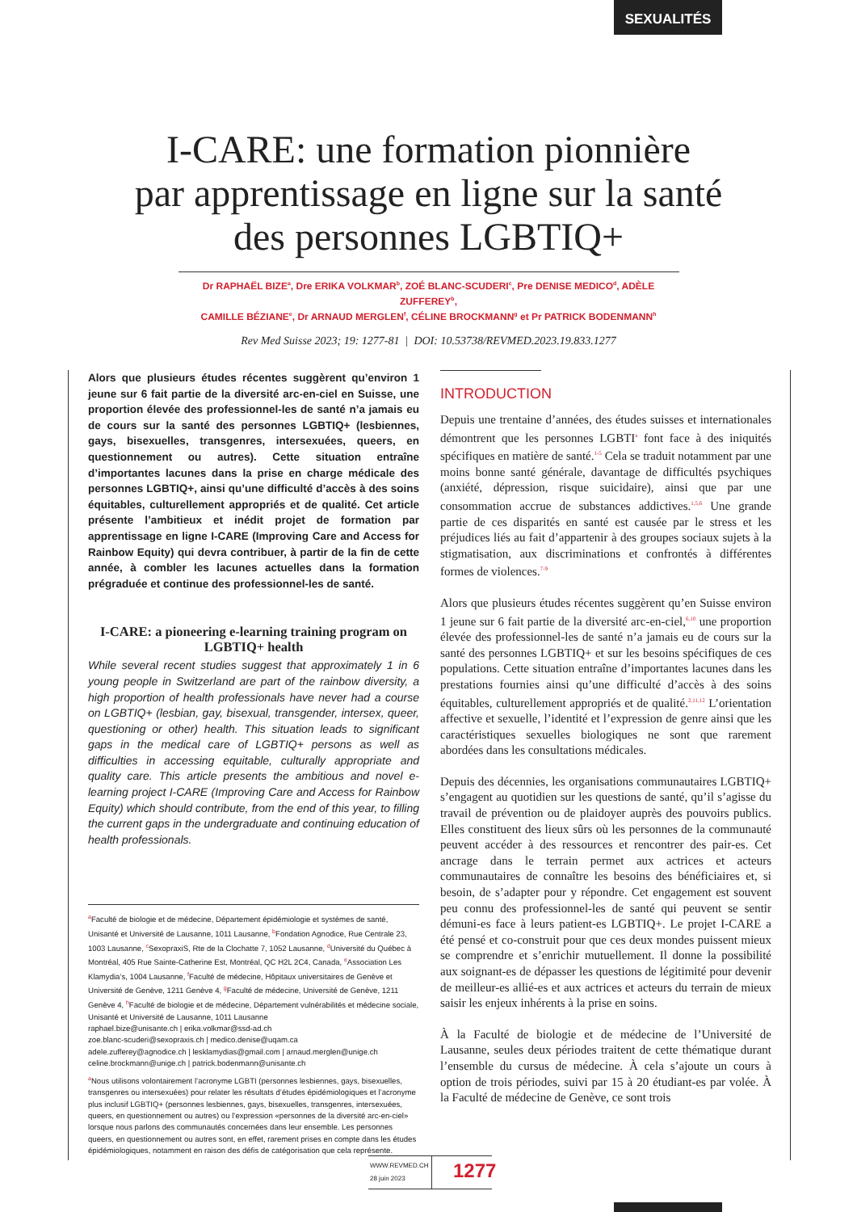SEXUALITÉS
I-CARE: une formation pionnière
par apprentissage en ligne sur la santé
des personnes LGBTIQ+
Dr RAPHAËL BIZE<sup>a</sup>, Dre ERIKA VOLKMAR<sup>b</sup>, ZOÉ BLANC-SCUDERI<sup>c</sup>, Pre DENISE MEDICO<sup>d</sup>, ADÈLE ZUFFEREY<sup>b</sup>,
CAMILLE BÉZIANE<sup>e</sup>, Dr ARNAUD MERGLEN<sup>f</sup>, CÉLINE BROCKMANN<sup>g</sup> et Pr PATRICK BODENMANN<sup>h</sup>
Rev Med Suisse 2023; 19: 1277-81 | DOI: 10.53738/REVMED.2023.19.833.1277
Alors que plusieurs études récentes suggèrent qu’environ 1 jeune sur 6 fait partie de la diversité arc-en-ciel en Suisse, une proportion élevée des professionnel-les de santé n’a jamais eu de cours sur la santé des personnes LGBTIQ+ (lesbiennes, gays, bisexuelles, transgenres, intersexuées, queers, en questionnement ou autres). Cette situation entraîne d’importantes lacunes dans la prise en charge médicale des personnes LGBTIQ+, ainsi qu’une difficulté d’accès à des soins équitables, culturellement appropriés et de qualité. Cet article présente l’ambitieux et inédit projet de formation par apprentissage en ligne I-CARE (Improving Care and Access for Rainbow Equity) qui devra contribuer, à partir de la fin de cette année, à combler les lacunes actuelles dans la formation prégraduée et continue des professionnel-les de santé.
I-CARE: a pioneering e-learning training program on LGBTIQ+ health
While several recent studies suggest that approximately 1 in 6 young people in Switzerland are part of the rainbow diversity, a high proportion of health professionals have never had a course on LGBTIQ+ (lesbian, gay, bisexual, transgender, intersex, queer, questioning or other) health. This situation leads to significant gaps in the medical care of LGBTIQ+ persons as well as difficulties in accessing equitable, culturally appropriate and quality care. This article presents the ambitious and novel e-learning project I-CARE (Improving Care and Access for Rainbow Equity) which should contribute, from the end of this year, to filling the current gaps in the undergraduate and continuing education of health professionals.
<sup>a</sup> Faculté de biologie et de médecine, Département épidémiologie et systèmes de santé, Unisanté et Université de Lausanne, 1011 Lausanne, <sup>b</sup>Fondation Agnodice, Rue Centrale 23, 1003 Lausanne, <sup>c</sup>SexopraxiS, Rte de la Clochatte 7, 1052 Lausanne, <sup>d</sup>Université du Québec à Montréal, 405 Rue Sainte-Catherine Est, Montréal, QC H2L 2C4, Canada, <sup>e</sup>Association Les Klamydia’s, 1004 Lausanne, <sup>f</sup>Faculté de médecine, Hôpitaux universitaires de Genève et Université de Genève, 1211 Genève 4, <sup>g</sup>Faculté de médecine, Université de Genève, 1211 Genève 4, <sup>h</sup>Faculté de biologie et de médecine, Département vulnérabilités et médecine sociale, Unisanté et Université de Lausanne, 1011 Lausanne
raphael.bize@unisante.ch | erika.volkmar@ssd-ad.ch
zoe.blanc-scuderi@sexopraxis.ch | medico.denise@uqam.ca
adele.zufferey@agnodice.ch | lesklamydias@gmail.com | arnaud.merglen@unige.ch
celine.brockmann@unige.ch | patrick.bodenmann@unisante.ch
<sup>a</sup> Nous utilisons volontairement l’acronyme LGBTI (personnes lesbiennes, gays, bisexuelles, transgenres ou intersexuées) pour relater les résultats d’études épidémiologiques et l’acronyme plus inclusif LGBTIQ+ (personnes lesbiennes, gays, bisexuelles, transgenres, intersexuées, queers, en questionnement ou autres) ou l’expression «personnes de la diversité arc-en-ciel» lorsque nous parlons des communautés concernées dans leur ensemble. Les personnes queers, en questionnement ou autres sont, en effet, rarement prises en compte dans les études épidémiologiques, notamment en raison des défis de catégorisation que cela représente.
INTRODUCTION
Depuis une trentaine d’années, des études suisses et internationales démontrent que les personnes LGBTI<sup>a</sup> font face à des iniquités spécifiques en matière de santé.<sup>1-5</sup> Cela se traduit notamment par une moins bonne santé générale, davantage de difficultés psychiques (anxiété, dépression, risque suicidaire), ainsi que par une consommation accrue de substances addictives.<sup>1,5,6</sup> Une grande partie de ces disparités en santé est causée par le stress et les préjudices liés au fait d’appartenir à des groupes sociaux sujets à la stigmatisation, aux discriminations et confrontés à différentes formes de violences.<sup>7-9</sup>
Alors que plusieurs études récentes suggèrent qu’en Suisse environ 1 jeune sur 6 fait partie de la diversité arc-en-ciel,<sup>6,10</sup> une proportion élevée des professionnel-les de santé n’a jamais eu de cours sur la santé des personnes LGBTIQ+ et sur les besoins spécifiques de ces populations. Cette situation entraîne d’importantes lacunes dans les prestations fournies ainsi qu’une difficulté d’accès à des soins équitables, culturellement appropriés et de qualité.<sup>2,11,12</sup> L’orientation affective et sexuelle, l’identité et l’expression de genre ainsi que les caractéristiques sexuelles biologiques ne sont que rarement abordées dans les consultations médicales.
Depuis des décennies, les organisations communautaires LGBTIQ+ s’engagent au quotidien sur les questions de santé, qu’il s’agisse du travail de prévention ou de plaidoyer auprès des pouvoirs publics. Elles constituent des lieux sûrs où les personnes de la communauté peuvent accéder à des ressources et rencontrer des pair-es. Cet ancrage dans le terrain permet aux actrices et acteurs communautaires de connaître les besoins des bénéficiaires et, si besoin, de s’adapter pour y répondre. Cet engagement est souvent peu connu des professionnel-les de santé qui peuvent se sentir démuni-es face à leurs patient-es LGBTIQ+. Le projet I-CARE a été pensé et co-construit pour que ces deux mondes puissent mieux se comprendre et s’enrichir mutuellement. Il donne la possibilité aux soignant-es de dépasser les questions de légitimité pour devenir de meilleur-es allié-es et aux actrices et acteurs du terrain de mieux saisir les enjeux inhérents à la prise en soins.
À la Faculté de biologie et de médecine de l’Université de Lausanne, seules deux périodes traitent de cette thématique durant l’ensemble du cursus de médecine. À cela s’ajoute un cours à option de trois périodes, suivi par 15 à 20 étudiant-es par volée. À la Faculté de médecine de Genève, ce sont trois
WWW.REVMED.CH
28 juin 2023
1277